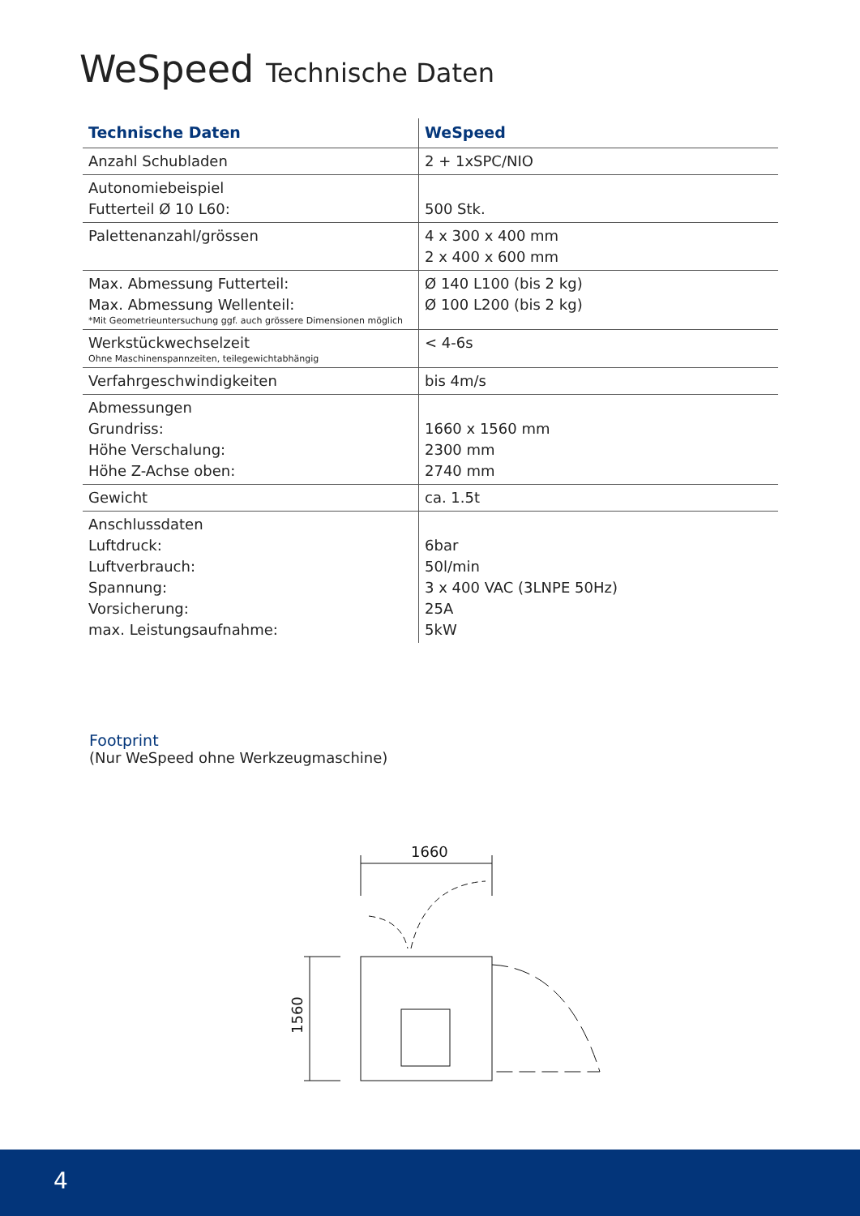WeSpeed Technische Daten
| Technische Daten | WeSpeed |
| --- | --- |
| Anzahl Schubladen | 2 + 1xSPC/NIO |
| Autonomiebeispiel Futterteil Ø 10 L60: | 500 Stk. |
| Palettenanzahl/grössen | 4 x 300 x 400 mm 2 x 400 x 600 mm |
| Max. Abmessung Futterteil: Max. Abmessung Wellenteil: *Mit Geometrieuntersuchung ggf. auch grössere Dimensionen möglich | Ø 140 L100 (bis 2 kg) Ø 100 L200 (bis 2 kg) |
| Werkstückwechselzeit Ohne Maschinenspannzeiten, teilegewichtabhängig | < 4-6s |
| Verfahrgeschwindigkeiten | bis 4m/s |
| Abmessungen Grundriss: Höhe Verschalung: Höhe Z-Achse oben: | 1660 x 1560 mm 2300 mm 2740 mm |
| Gewicht | ca. 1.5t |
| Anschlussdaten Luftdruck: Luftverbrauch: Spannung: Vorsicherung: max. Leistungsaufnahme: | 6bar 50l/min 3 x 400 VAC (3LNPE 50Hz) 25A 5kW |
Footprint
(Nur WeSpeed ohne Werkzeugmaschine)
1660
1560
4